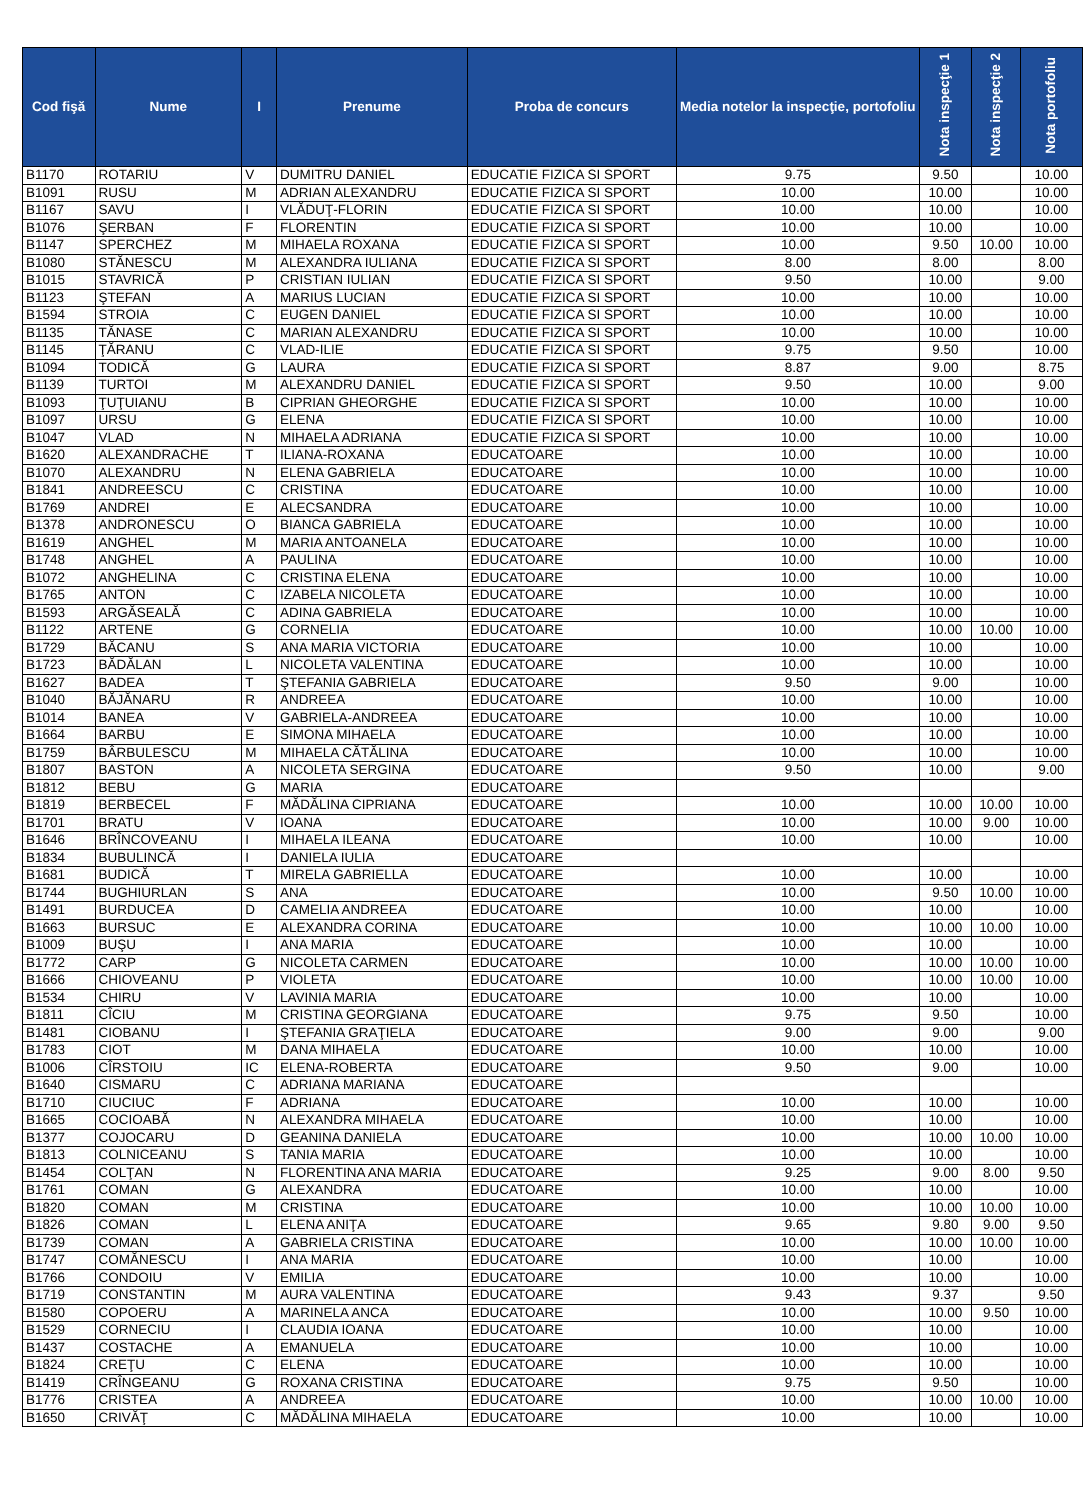| Cod fişă | Nume | I | Prenume | Proba de concurs | Media notelor la inspecţie, portofoliu | Nota inspecţie 1 | Nota inspecţie 2 | Nota portofoliu |
| --- | --- | --- | --- | --- | --- | --- | --- | --- |
| B1170 | ROTARIU | V | DUMITRU DANIEL | EDUCATIE FIZICA SI SPORT | 9.75 | 9.50 | | 10.00 |
| B1091 | RUSU | M | ADRIAN ALEXANDRU | EDUCATIE FIZICA SI SPORT | 10.00 | 10.00 | | 10.00 |
| B1167 | SAVU | I | VLĂDUŢ-FLORIN | EDUCATIE FIZICA SI SPORT | 10.00 | 10.00 | | 10.00 |
| B1076 | ŞERBAN | F | FLORENTIN | EDUCATIE FIZICA SI SPORT | 10.00 | 10.00 | | 10.00 |
| B1147 | SPERCHEZ | M | MIHAELA ROXANA | EDUCATIE FIZICA SI SPORT | 10.00 | 9.50 | 10.00 | 10.00 |
| B1080 | STĂNESCU | M | ALEXANDRA IULIANA | EDUCATIE FIZICA SI SPORT | 8.00 | 8.00 | | 8.00 |
| B1015 | STAVRICĂ | P | CRISTIAN IULIAN | EDUCATIE FIZICA SI SPORT | 9.50 | 10.00 | | 9.00 |
| B1123 | ŞTEFAN | A | MARIUS LUCIAN | EDUCATIE FIZICA SI SPORT | 10.00 | 10.00 | | 10.00 |
| B1594 | STROIA | C | EUGEN DANIEL | EDUCATIE FIZICA SI SPORT | 10.00 | 10.00 | | 10.00 |
| B1135 | TĂNASE | C | MARIAN ALEXANDRU | EDUCATIE FIZICA SI SPORT | 10.00 | 10.00 | | 10.00 |
| B1145 | ŢĂRANU | C | VLAD-ILIE | EDUCATIE FIZICA SI SPORT | 9.75 | 9.50 | | 10.00 |
| B1094 | TODICĂ | G | LAURA | EDUCATIE FIZICA SI SPORT | 8.87 | 9.00 | | 8.75 |
| B1139 | TURTOI | M | ALEXANDRU DANIEL | EDUCATIE FIZICA SI SPORT | 9.50 | 10.00 | | 9.00 |
| B1093 | ŢUŢUIANU | B | CIPRIAN GHEORGHE | EDUCATIE FIZICA SI SPORT | 10.00 | 10.00 | | 10.00 |
| B1097 | URSU | G | ELENA | EDUCATIE FIZICA SI SPORT | 10.00 | 10.00 | | 10.00 |
| B1047 | VLAD | N | MIHAELA ADRIANA | EDUCATIE FIZICA SI SPORT | 10.00 | 10.00 | | 10.00 |
| B1620 | ALEXANDRACHE | T | ILIANA-ROXANA | EDUCATOARE | 10.00 | 10.00 | | 10.00 |
| B1070 | ALEXANDRU | N | ELENA GABRIELA | EDUCATOARE | 10.00 | 10.00 | | 10.00 |
| B1841 | ANDREESCU | C | CRISTINA | EDUCATOARE | 10.00 | 10.00 | | 10.00 |
| B1769 | ANDREI | E | ALECSANDRA | EDUCATOARE | 10.00 | 10.00 | | 10.00 |
| B1378 | ANDRONESCU | O | BIANCA GABRIELA | EDUCATOARE | 10.00 | 10.00 | | 10.00 |
| B1619 | ANGHEL | M | MARIA ANTOANELA | EDUCATOARE | 10.00 | 10.00 | | 10.00 |
| B1748 | ANGHEL | A | PAULINA | EDUCATOARE | 10.00 | 10.00 | | 10.00 |
| B1072 | ANGHELINA | C | CRISTINA ELENA | EDUCATOARE | 10.00 | 10.00 | | 10.00 |
| B1765 | ANTON | C | IZABELA NICOLETA | EDUCATOARE | 10.00 | 10.00 | | 10.00 |
| B1593 | ARGĂSEALĂ | C | ADINA GABRIELA | EDUCATOARE | 10.00 | 10.00 | | 10.00 |
| B1122 | ARTENE | G | CORNELIA | EDUCATOARE | 10.00 | 10.00 | 10.00 | 10.00 |
| B1729 | BĂCANU | S | ANA MARIA VICTORIA | EDUCATOARE | 10.00 | 10.00 | | 10.00 |
| B1723 | BĂDĂLAN | L | NICOLETA VALENTINA | EDUCATOARE | 10.00 | 10.00 | | 10.00 |
| B1627 | BADEA | T | ŞTEFANIA GABRIELA | EDUCATOARE | 9.50 | 9.00 | | 10.00 |
| B1040 | BĂJĂNARU | R | ANDREEA | EDUCATOARE | 10.00 | 10.00 | | 10.00 |
| B1014 | BANEA | V | GABRIELA-ANDREEA | EDUCATOARE | 10.00 | 10.00 | | 10.00 |
| B1664 | BARBU | E | SIMONA MIHAELA | EDUCATOARE | 10.00 | 10.00 | | 10.00 |
| B1759 | BÂRBULESCU | M | MIHAELA CĂTĂLINA | EDUCATOARE | 10.00 | 10.00 | | 10.00 |
| B1807 | BASTON | A | NICOLETA SERGINA | EDUCATOARE | 9.50 | 10.00 | | 9.00 |
| B1812 | BEBU | G | MARIA | EDUCATOARE | | | | |
| B1819 | BERBECEL | F | MĂDĂLINA CIPRIANA | EDUCATOARE | 10.00 | 10.00 | 10.00 | 10.00 |
| B1701 | BRATU | V | IOANA | EDUCATOARE | 10.00 | 10.00 | 9.00 | 10.00 |
| B1646 | BRÎNCOVEANU | I | MIHAELA ILEANA | EDUCATOARE | 10.00 | 10.00 | | 10.00 |
| B1834 | BUBULINCĂ | I | DANIELA IULIA | EDUCATOARE | | | | |
| B1681 | BUDICĂ | T | MIRELA GABRIELLA | EDUCATOARE | 10.00 | 10.00 | | 10.00 |
| B1744 | BUGHIURLAN | S | ANA | EDUCATOARE | 10.00 | 9.50 | 10.00 | 10.00 |
| B1491 | BURDUCEA | D | CAMELIA ANDREEA | EDUCATOARE | 10.00 | 10.00 | | 10.00 |
| B1663 | BURSUC | E | ALEXANDRA CORINA | EDUCATOARE | 10.00 | 10.00 | 10.00 | 10.00 |
| B1009 | BUŞU | I | ANA MARIA | EDUCATOARE | 10.00 | 10.00 | | 10.00 |
| B1772 | CARP | G | NICOLETA CARMEN | EDUCATOARE | 10.00 | 10.00 | 10.00 | 10.00 |
| B1666 | CHIOVEANU | P | VIOLETA | EDUCATOARE | 10.00 | 10.00 | 10.00 | 10.00 |
| B1534 | CHIRU | V | LAVINIA MARIA | EDUCATOARE | 10.00 | 10.00 | | 10.00 |
| B1811 | CÎCIU | M | CRISTINA GEORGIANA | EDUCATOARE | 9.75 | 9.50 | | 10.00 |
| B1481 | CIOBANU | I | ŞTEFANIA GRAŢIELA | EDUCATOARE | 9.00 | 9.00 | | 9.00 |
| B1783 | CIOT | M | DANA MIHAELA | EDUCATOARE | 10.00 | 10.00 | | 10.00 |
| B1006 | CÎRSTOIU | IC | ELENA-ROBERTA | EDUCATOARE | 9.50 | 9.00 | | 10.00 |
| B1640 | CISMARU | C | ADRIANA MARIANA | EDUCATOARE | | | | |
| B1710 | CIUCIUC | F | ADRIANA | EDUCATOARE | 10.00 | 10.00 | | 10.00 |
| B1665 | COCIOABĂ | N | ALEXANDRA MIHAELA | EDUCATOARE | 10.00 | 10.00 | | 10.00 |
| B1377 | COJOCARU | D | GEANINA DANIELA | EDUCATOARE | 10.00 | 10.00 | 10.00 | 10.00 |
| B1813 | COLNICEANU | S | TANIA MARIA | EDUCATOARE | 10.00 | 10.00 | | 10.00 |
| B1454 | COLŢAN | N | FLORENTINA ANA MARIA | EDUCATOARE | 9.25 | 9.00 | 8.00 | 9.50 |
| B1761 | COMAN | G | ALEXANDRA | EDUCATOARE | 10.00 | 10.00 | | 10.00 |
| B1820 | COMAN | M | CRISTINA | EDUCATOARE | 10.00 | 10.00 | 10.00 | 10.00 |
| B1826 | COMAN | L | ELENA ANIŢA | EDUCATOARE | 9.65 | 9.80 | 9.00 | 9.50 |
| B1739 | COMAN | A | GABRIELA CRISTINA | EDUCATOARE | 10.00 | 10.00 | 10.00 | 10.00 |
| B1747 | COMĂNESCU | I | ANA MARIA | EDUCATOARE | 10.00 | 10.00 | | 10.00 |
| B1766 | CONDOIU | V | EMILIA | EDUCATOARE | 10.00 | 10.00 | | 10.00 |
| B1719 | CONSTANTIN | M | AURA VALENTINA | EDUCATOARE | 9.43 | 9.37 | | 9.50 |
| B1580 | COPOERU | A | MARINELA ANCA | EDUCATOARE | 10.00 | 10.00 | 9.50 | 10.00 |
| B1529 | CORNECIU | I | CLAUDIA IOANA | EDUCATOARE | 10.00 | 10.00 | | 10.00 |
| B1437 | COSTACHE | A | EMANUELA | EDUCATOARE | 10.00 | 10.00 | | 10.00 |
| B1824 | CREŢU | C | ELENA | EDUCATOARE | 10.00 | 10.00 | | 10.00 |
| B1419 | CRÎNGEANU | G | ROXANA CRISTINA | EDUCATOARE | 9.75 | 9.50 | | 10.00 |
| B1776 | CRISTEA | A | ANDREEA | EDUCATOARE | 10.00 | 10.00 | 10.00 | 10.00 |
| B1650 | CRIVĂŢ | C | MĂDĂLINA MIHAELA | EDUCATOARE | 10.00 | 10.00 | | 10.00 |